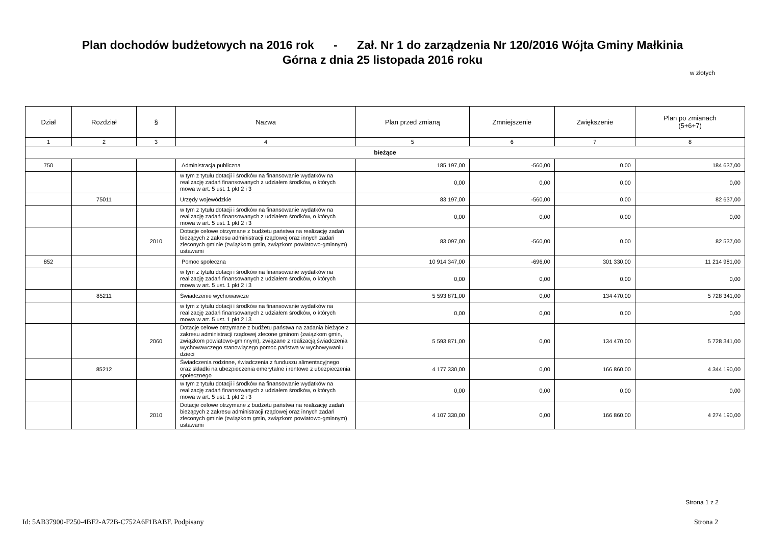Plan dochodów budżetowych na 2016 rok - Zał. Nr 1 do zarządzenia Nr 120/2016 Wójta Gminy Małkinia
Górna z dnia 25 listopada 2016 roku
w złotych
| Dział | Rozdział | § | Nazwa | Plan przed zmianą | Zmniejszenie | Zwiększenie | Plan po zmianach (5+6+7) |
| --- | --- | --- | --- | --- | --- | --- | --- |
| 1 | 2 | 3 | 4 | 5 | 6 | 7 | 8 |
| bieżące | | | | | | | |
| 750 | | | Administracja publiczna | 185 197,00 | -560,00 | 0,00 | 184 637,00 |
| | | | w tym z tytułu dotacji i środków na finansowanie wydatków na realizację zadań finansowanych z udziałem środków, o których mowa w art. 5 ust. 1 pkt 2 i 3 | 0,00 | 0,00 | 0,00 | 0,00 |
| | 75011 | | Urzędy wojewódzkie | 83 197,00 | -560,00 | 0,00 | 82 637,00 |
| | | | w tym z tytułu dotacji i środków na finansowanie wydatków na realizację zadań finansowanych z udziałem środków, o których mowa w art. 5 ust. 1 pkt 2 i 3 | 0,00 | 0,00 | 0,00 | 0,00 |
| | | 2010 | Dotacje celowe otrzymane z budżetu państwa na realizację zadań bieżących z zakresu administracji rządowej oraz innych zadań zleconych gminie (związkom gmin, związkom powiatowo-gminnym) ustawami | 83 097,00 | -560,00 | 0,00 | 82 537,00 |
| 852 | | | Pomoc społeczna | 10 914 347,00 | -696,00 | 301 330,00 | 11 214 981,00 |
| | | | w tym z tytułu dotacji i środków na finansowanie wydatków na realizację zadań finansowanych z udziałem środków, o których mowa w art. 5 ust. 1 pkt 2 i 3 | 0,00 | 0,00 | 0,00 | 0,00 |
| | 85211 | | Świadczenie wychowawcze | 5 593 871,00 | 0,00 | 134 470,00 | 5 728 341,00 |
| | | | w tym z tytułu dotacji i środków na finansowanie wydatków na realizację zadań finansowanych z udziałem środków, o których mowa w art. 5 ust. 1 pkt 2 i 3 | 0,00 | 0,00 | 0,00 | 0,00 |
| | | 2060 | Dotacje celowe otrzymane z budżetu państwa na zadania bieżące z zakresu administracji rządowej zlecone gminom (związkom gmin, związkom powiatowo-gminnym), związane z realizacją świadczenia wychowawczego stanowiącego pomoc państwa w wychowywaniu dzieci | 5 593 871,00 | 0,00 | 134 470,00 | 5 728 341,00 |
| | 85212 | | Świadczenia rodzinne, świadczenia z funduszu alimentacyjnego oraz składki na ubezpieczenia emerytalne i rentowe z ubezpieczenia społecznego | 4 177 330,00 | 0,00 | 166 860,00 | 4 344 190,00 |
| | | | w tym z tytułu dotacji i środków na finansowanie wydatków na realizację zadań finansowanych z udziałem środków, o których mowa w art. 5 ust. 1 pkt 2 i 3 | 0,00 | 0,00 | 0,00 | 0,00 |
| | | 2010 | Dotacje celowe otrzymane z budżetu państwa na realizację zadań bieżących z zakresu administracji rządowej oraz innych zadań zleconych gminie (związkom gmin, związkom powiatowo-gminnym) ustawami | 4 107 330,00 | 0,00 | 166 860,00 | 4 274 190,00 |
Strona 1 z 2
Id: 5AB37900-F250-4BF2-A72B-C752A6F1BABF. Podpisany Strona 2